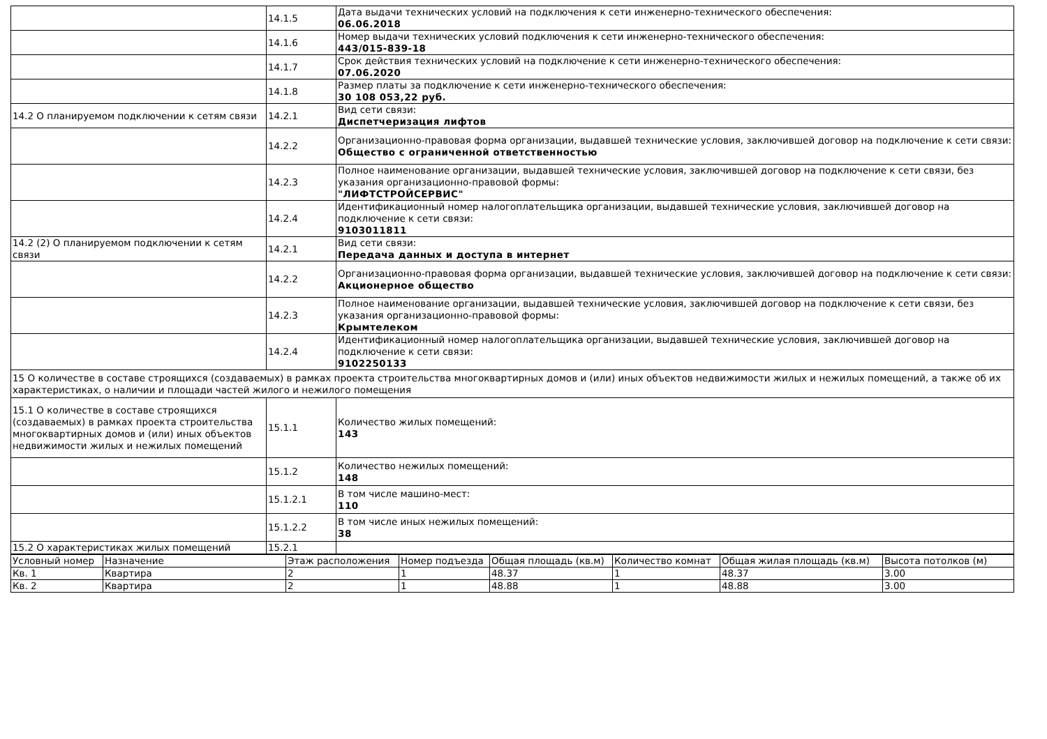| | 14.1.5 | Дата выдачи технических условий на подключения к сети инженерно-технического обеспечения: 06.06.2018 |
| | 14.1.6 | Номер выдачи технических условий подключения к сети инженерно-технического обеспечения: 443/015-839-18 |
| | 14.1.7 | Срок действия технических условий на подключение к сети инженерно-технического обеспечения: 07.06.2020 |
| | 14.1.8 | Размер платы за подключение к сети инженерно-технического обеспечения: 30 108 053,22 руб. |
| 14.2 О планируемом подключении к сетям связи | 14.2.1 | Вид сети связи: Диспетчеризация лифтов |
| | 14.2.2 | Организационно-правовая форма организации, выдавшей технические условия, заключившей договор на подключение к сети связи: Общество с ограниченной ответственностью |
| | 14.2.3 | Полное наименование организации, выдавшей технические условия, заключившей договор на подключение к сети связи, без указания организационно-правовой формы: "ЛИФТСТРОЙСЕРВИС" |
| | 14.2.4 | Идентификационный номер налогоплательщика организации, выдавшей технические условия, заключившей договор на подключение к сети связи: 9103011811 |
| 14.2 (2) О планируемом подключении к сетям связи | 14.2.1 | Вид сети связи: Передача данных и доступа в интернет |
| | 14.2.2 | Организационно-правовая форма организации, выдавшей технические условия, заключившей договор на подключение к сети связи: Акционерное общество |
| | 14.2.3 | Полное наименование организации, выдавшей технические условия, заключившей договор на подключение к сети связи, без указания организационно-правовой формы: Крымтелеком |
| | 14.2.4 | Идентификационный номер налогоплательщика организации, выдавшей технические условия, заключившей договор на подключение к сети связи: 9102250133 |
| 15 О количестве в составе строящихся (создаваемых) в рамках проекта строительства многоквартирных домов и (или) иных объектов недвижимости жилых и нежилых помещений, а также об их характеристиках, о наличии и площади частей жилого и нежилого помещения | | |
| 15.1 О количестве в составе строящихся (создаваемых) в рамках проекта строительства многоквартирных домов и (или) иных объектов недвижимости жилых и нежилых помещений | 15.1.1 | Количество жилых помещений: 143 |
| | 15.1.2 | Количество нежилых помещений: 148 |
| | 15.1.2.1 | В том числе машино-мест: 110 |
| | 15.1.2.2 | В том числе иных нежилых помещений: 38 |
| 15.2 О характеристиках жилых помещений | 15.2.1 | |
| Условный номер | Назначение | Этаж расположения | Номер подъезда | Общая площадь (кв.м) | Количество комнат | Общая жилая площадь (кв.м) | Высота потолков (м) |
| Кв. 1 | Квартира | 2 | 1 | 48.37 | 1 | 48.37 | 3.00 |
| Кв. 2 | Квартира | 2 | 1 | 48.88 | 1 | 48.88 | 3.00 |